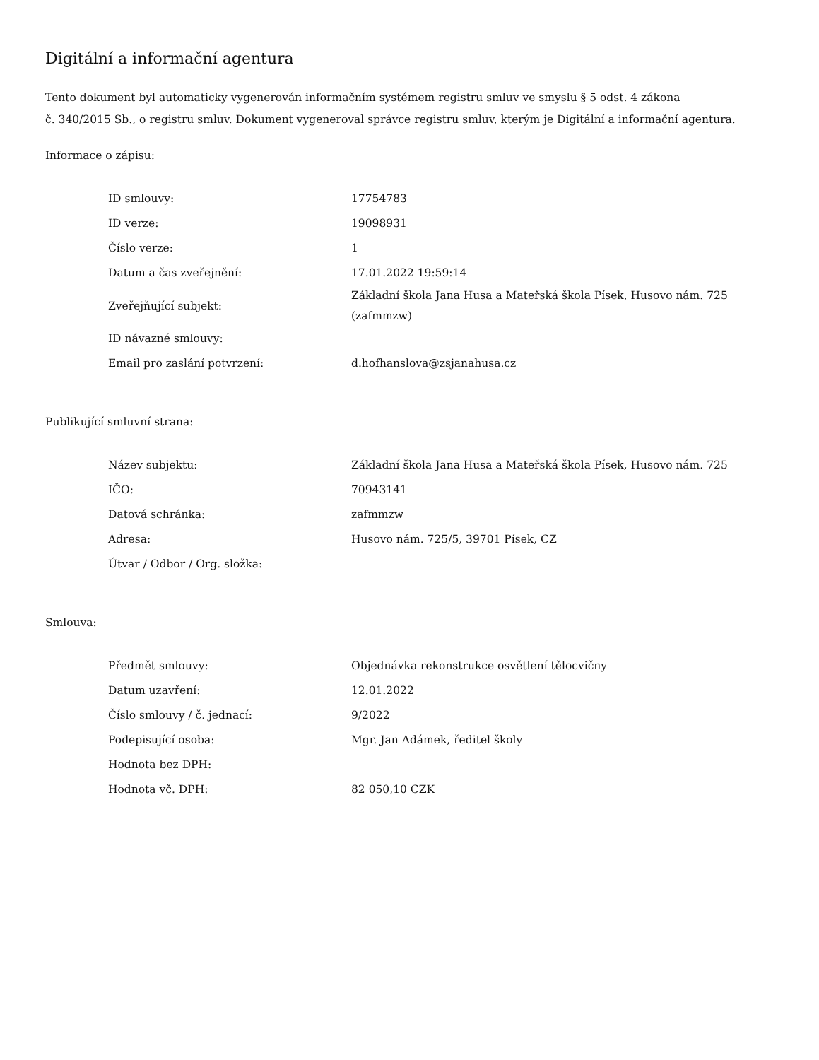Digitální a informační agentura
Tento dokument byl automaticky vygenerován informačním systémem registru smluv ve smyslu § 5 odst. 4 zákona
č. 340/2015 Sb., o registru smluv. Dokument vygeneroval správce registru smluv, kterým je Digitální a informační agentura.
Informace o zápisu:
| ID smlouvy: | 17754783 |
| ID verze: | 19098931 |
| Číslo verze: | 1 |
| Datum a čas zveřejnění: | 17.01.2022 19:59:14 |
| Zveřejňující subjekt: | Základní škola Jana Husa a Mateřská škola Písek, Husovo nám. 725 (zafmmzw) |
| ID návazné smlouvy: | |
| Email pro zaslání potvrzení: | d.hofhanslova@zsjanahusa.cz |
Publikující smluvní strana:
| Název subjektu: | Základní škola Jana Husa a Mateřská škola Písek, Husovo nám. 725 |
| IČO: | 70943141 |
| Datová schránka: | zafmmzw |
| Adresa: | Husovo nám. 725/5, 39701 Písek, CZ |
| Útvar / Odbor / Org. složka: | |
Smlouva:
| Předmět smlouvy: | Objednávka rekonstrukce osvětlení tělocvičny |
| Datum uzavření: | 12.01.2022 |
| Číslo smlouvy / č. jednací: | 9/2022 |
| Podepisující osoba: | Mgr. Jan Adámek, ředitel školy |
| Hodnota bez DPH: | |
| Hodnota vč. DPH: | 82 050,10 CZK |